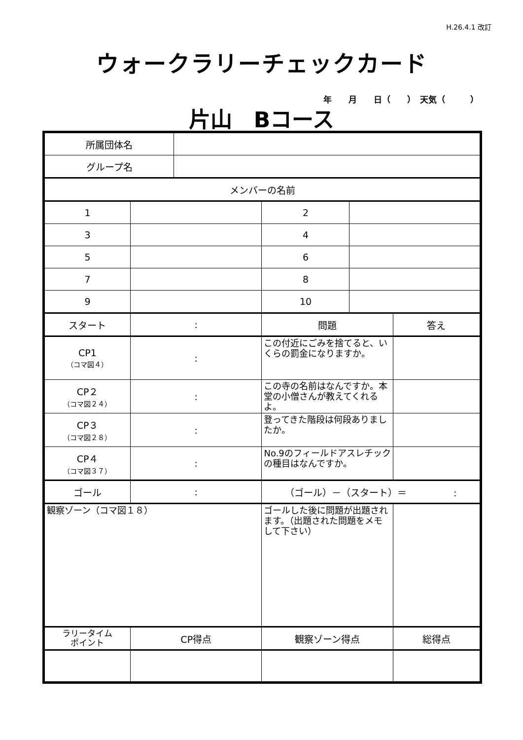H.26.4.1 改訂
ウォークラリーチェックカード
年　　月　　日（　　）　天気（　　　）
片山　Bコース
| 所属団体名 | | | | | |
| グループ名 | | | | | |
| メンバーの名前 | | | | | |
| 1 | | | 2 | | |
| 3 | | | 4 | | |
| 5 | | | 6 | | |
| 7 | | | 8 | | |
| 9 | | | 10 | | |
| スタート | : | | 問題 | | 答え |
| CP1 （コマ図４） | : | | この付近にごみを捨てると、いくらの罰金になりますか。 | | |
| CP２ （コマ図２４） | : | | この寺の名前はなんですか。本堂の小僧さんが教えてくれるよ。 | | |
| CP３ （コマ図２８） | : | | 登ってきた階段は何段ありましたか。 | | |
| CP４ （コマ図３７） | : | | No.9のフィールドアスレチックの種目はなんですか。 | | |
| ゴール | : | | （ゴール）－（スタート）＝ : | | |
| 観察ゾーン（コマ図１８） | | | ゴールした後に問題が出題されます。（出題された問題をメモして下さい） | | |
| ラリータイム ポイント | CP得点 | | 観察ゾーン得点 | | 総得点 |